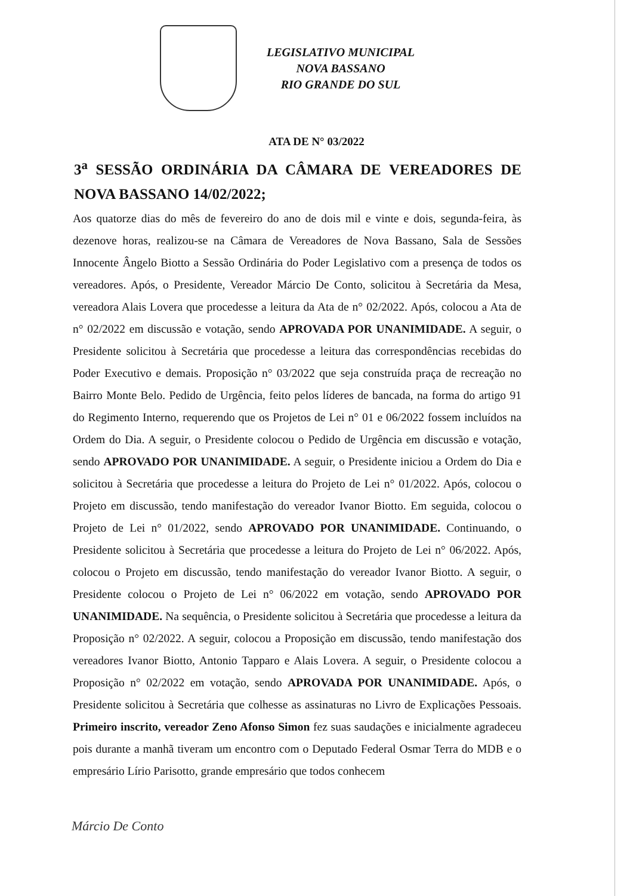LEGISLATIVO MUNICIPAL
NOVA BASSANO
RIO GRANDE DO SUL
ATA DE N° 03/2022
3<sup>a</sup> SESSÃO ORDINÁRIA DA CÂMARA DE VEREADORES DE NOVA BASSANO 14/02/2022;
Aos quatorze dias do mês de fevereiro do ano de dois mil e vinte e dois, segunda-feira, às dezenove horas, realizou-se na Câmara de Vereadores de Nova Bassano, Sala de Sessões Innocente Ângelo Biotto a Sessão Ordinária do Poder Legislativo com a presença de todos os vereadores. Após, o Presidente, Vereador Márcio De Conto, solicitou à Secretária da Mesa, vereadora Alais Lovera que procedesse a leitura da Ata de n° 02/2022. Após, colocou a Ata de n° 02/2022 em discussão e votação, sendo APROVADA POR UNANIMIDADE. A seguir, o Presidente solicitou à Secretária que procedesse a leitura das correspondências recebidas do Poder Executivo e demais. Proposição n° 03/2022 que seja construída praça de recreação no Bairro Monte Belo. Pedido de Urgência, feito pelos líderes de bancada, na forma do artigo 91 do Regimento Interno, requerendo que os Projetos de Lei n° 01 e 06/2022 fossem incluídos na Ordem do Dia. A seguir, o Presidente colocou o Pedido de Urgência em discussão e votação, sendo APROVADO POR UNANIMIDADE. A seguir, o Presidente iniciou a Ordem do Dia e solicitou à Secretária que procedesse a leitura do Projeto de Lei n° 01/2022. Após, colocou o Projeto em discussão, tendo manifestação do vereador Ivanor Biotto. Em seguida, colocou o Projeto de Lei n° 01/2022, sendo APROVADO POR UNANIMIDADE. Continuando, o Presidente solicitou à Secretária que procedesse a leitura do Projeto de Lei n° 06/2022. Após, colocou o Projeto em discussão, tendo manifestação do vereador Ivanor Biotto. A seguir, o Presidente colocou o Projeto de Lei n° 06/2022 em votação, sendo APROVADO POR UNANIMIDADE. Na sequência, o Presidente solicitou à Secretária que procedesse a leitura da Proposição n° 02/2022. A seguir, colocou a Proposição em discussão, tendo manifestação dos vereadores Ivanor Biotto, Antonio Tapparo e Alais Lovera. A seguir, o Presidente colocou a Proposição n° 02/2022 em votação, sendo APROVADA POR UNANIMIDADE. Após, o Presidente solicitou à Secretária que colhesse as assinaturas no Livro de Explicações Pessoais. Primeiro inscrito, vereador Zeno Afonso Simon fez suas saudações e inicialmente agradeceu pois durante a manhã tiveram um encontro com o Deputado Federal Osmar Terra do MDB e o empresário Lírio Parisotto, grande empresário que todos conhecem
Márcio De Conto